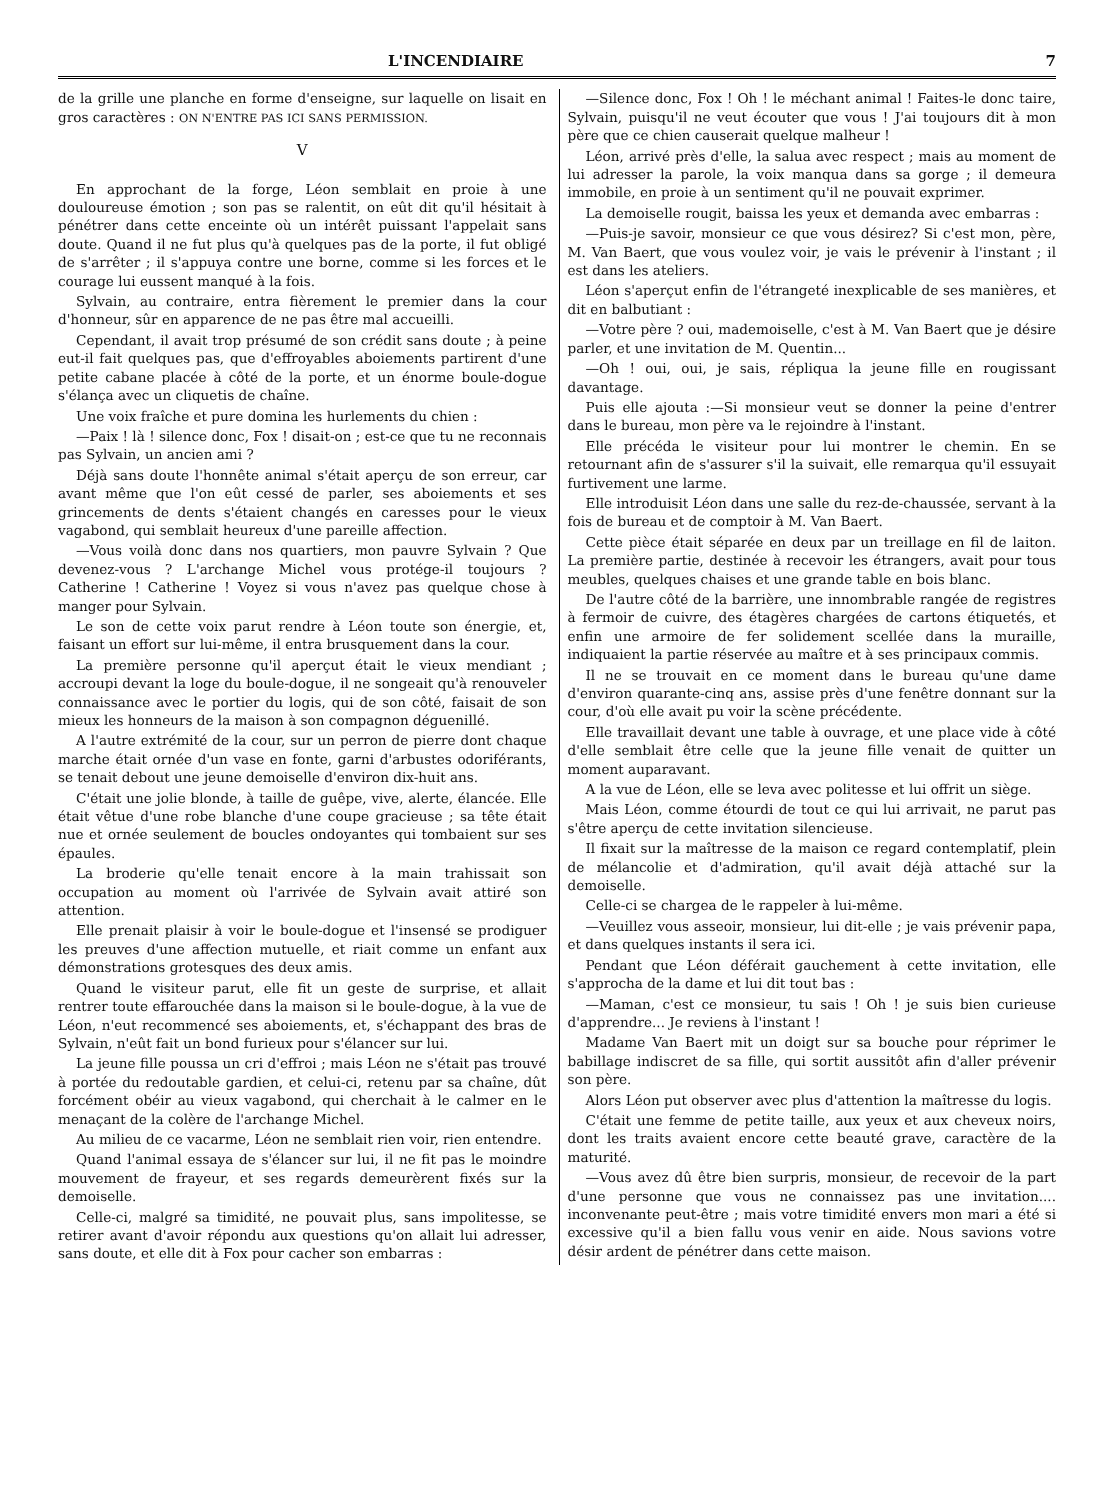L'INCENDIAIRE 7
de la grille une planche en forme d'enseigne, sur laquelle on lisait en gros caractères : ON N'ENTRE PAS ICI SANS PERMISSION.
V
En approchant de la forge, Léon semblait en proie à une douloureuse émotion ; son pas se ralentit, on eût dit qu'il hésitait à pénétrer dans cette enceinte où un intérêt puissant l'appelait sans doute. Quand il ne fut plus qu'à quelques pas de la porte, il fut obligé de s'arrêter ; il s'appuya contre une borne, comme si les forces et le courage lui eussent manqué à la fois.
Sylvain, au contraire, entra fièrement le premier dans la cour d'honneur, sûr en apparence de ne pas être mal accueilli.
Cependant, il avait trop présumé de son crédit sans doute ; à peine eut-il fait quelques pas, que d'effroyables aboiements partirent d'une petite cabane placée à côté de la porte, et un énorme boule-dogue s'élança avec un cliquetis de chaîne.
Une voix fraîche et pure domina les hurlements du chien :
—Paix ! là ! silence donc, Fox ! disait-on ; est-ce que tu ne reconnais pas Sylvain, un ancien ami ?
Déjà sans doute l'honnête animal s'était aperçu de son erreur, car avant même que l'on eût cessé de parler, ses aboiements et ses grincements de dents s'étaient changés en caresses pour le vieux vagabond, qui semblait heureux d'une pareille affection.
—Vous voilà donc dans nos quartiers, mon pauvre Sylvain ? Que devenez-vous ? L'archange Michel vous protége-il toujours ? Catherine ! Catherine ! Voyez si vous n'avez pas quelque chose à manger pour Sylvain.
Le son de cette voix parut rendre à Léon toute son énergie, et, faisant un effort sur lui-même, il entra brusquement dans la cour.
La première personne qu'il aperçut était le vieux mendiant ; accroupi devant la loge du boule-dogue, il ne songeait qu'à renouveler connaissance avec le portier du logis, qui de son côté, faisait de son mieux les honneurs de la maison à son compagnon déguenillé.
A l'autre extrémité de la cour, sur un perron de pierre dont chaque marche était ornée d'un vase en fonte, garni d'arbustes odoriférants, se tenait debout une jeune demoiselle d'environ dix-huit ans.
C'était une jolie blonde, à taille de guêpe, vive, alerte, élancée. Elle était vêtue d'une robe blanche d'une coupe gracieuse ; sa tête était nue et ornée seulement de boucles ondoyantes qui tombaient sur ses épaules.
La broderie qu'elle tenait encore à la main trahissait son occupation au moment où l'arrivée de Sylvain avait attiré son attention.
Elle prenait plaisir à voir le boule-dogue et l'insensé se prodiguer les preuves d'une affection mutuelle, et riait comme un enfant aux démonstrations grotesques des deux amis.
Quand le visiteur parut, elle fit un geste de surprise, et allait rentrer toute effarouchée dans la maison si le boule-dogue, à la vue de Léon, n'eut recommencé ses aboiements, et, s'échappant des bras de Sylvain, n'eût fait un bond furieux pour s'élancer sur lui.
La jeune fille poussa un cri d'effroi ; mais Léon ne s'était pas trouvé à portée du redoutable gardien, et celui-ci, retenu par sa chaîne, dût forcément obéir au vieux vagabond, qui cherchait à le calmer en le menaçant de la colère de l'archange Michel.
Au milieu de ce vacarme, Léon ne semblait rien voir, rien entendre.
Quand l'animal essaya de s'élancer sur lui, il ne fit pas le moindre mouvement de frayeur, et ses regards demeurèrent fixés sur la demoiselle.
Celle-ci, malgré sa timidité, ne pouvait plus, sans impolitesse, se retirer avant d'avoir répondu aux questions qu'on allait lui adresser, sans doute, et elle dit à Fox pour cacher son embarras :
—Silence donc, Fox ! Oh ! le méchant animal ! Faites-le donc taire, Sylvain, puisqu'il ne veut écouter que vous ! J'ai toujours dit à mon père que ce chien causerait quelque malheur !
Léon, arrivé près d'elle, la salua avec respect ; mais au moment de lui adresser la parole, la voix manqua dans sa gorge ; il demeura immobile, en proie à un sentiment qu'il ne pouvait exprimer.
La demoiselle rougit, baissa les yeux et demanda avec embarras :
—Puis-je savoir, monsieur ce que vous désirez? Si c'est mon, père, M. Van Baert, que vous voulez voir, je vais le prévenir à l'instant ; il est dans les ateliers.
Léon s'aperçut enfin de l'étrangeté inexplicable de ses manières, et dit en balbutiant :
—Votre père ? oui, mademoiselle, c'est à M. Van Baert que je désire parler, et une invitation de M. Quentin...
—Oh ! oui, oui, je sais, répliqua la jeune fille en rougissant davantage.
Puis elle ajouta :—Si monsieur veut se donner la peine d'entrer dans le bureau, mon père va le rejoindre à l'instant.
Elle précéda le visiteur pour lui montrer le chemin. En se retournant afin de s'assurer s'il la suivait, elle remarqua qu'il essuyait furtivement une larme.
Elle introduisit Léon dans une salle du rez-de-chaussée, servant à la fois de bureau et de comptoir à M. Van Baert.
Cette pièce était séparée en deux par un treillage en fil de laiton. La première partie, destinée à recevoir les étrangers, avait pour tous meubles, quelques chaises et une grande table en bois blanc.
De l'autre côté de la barrière, une innombrable rangée de registres à fermoir de cuivre, des étagères chargées de cartons étiquetés, et enfin une armoire de fer solidement scellée dans la muraille, indiquaient la partie réservée au maître et à ses principaux commis.
Il ne se trouvait en ce moment dans le bureau qu'une dame d'environ quarante-cinq ans, assise près d'une fenêtre donnant sur la cour, d'où elle avait pu voir la scène précédente.
Elle travaillait devant une table à ouvrage, et une place vide à côté d'elle semblait être celle que la jeune fille venait de quitter un moment auparavant.
A la vue de Léon, elle se leva avec politesse et lui offrit un siège.
Mais Léon, comme étourdi de tout ce qui lui arrivait, ne parut pas s'être aperçu de cette invitation silencieuse.
Il fixait sur la maîtresse de la maison ce regard contemplatif, plein de mélancolie et d'admiration, qu'il avait déjà attaché sur la demoiselle.
Celle-ci se chargea de le rappeler à lui-même.
—Veuillez vous asseoir, monsieur, lui dit-elle ; je vais prévenir papa, et dans quelques instants il sera ici.
Pendant que Léon déférait gauchement à cette invitation, elle s'approcha de la dame et lui dit tout bas :
—Maman, c'est ce monsieur, tu sais ! Oh ! je suis bien curieuse d'apprendre... Je reviens à l'instant !
Madame Van Baert mit un doigt sur sa bouche pour réprimer le babillage indiscret de sa fille, qui sortit aussitôt afin d'aller prévenir son père.
Alors Léon put observer avec plus d'attention la maîtresse du logis.
C'était une femme de petite taille, aux yeux et aux cheveux noirs, dont les traits avaient encore cette beauté grave, caractère de la maturité.
—Vous avez dû être bien surpris, monsieur, de recevoir de la part d'une personne que vous ne connaissez pas une invitation.... inconvenante peut-être ; mais votre timidité envers mon mari a été si excessive qu'il a bien fallu vous venir en aide. Nous savions votre désir ardent de pénétrer dans cette maison.